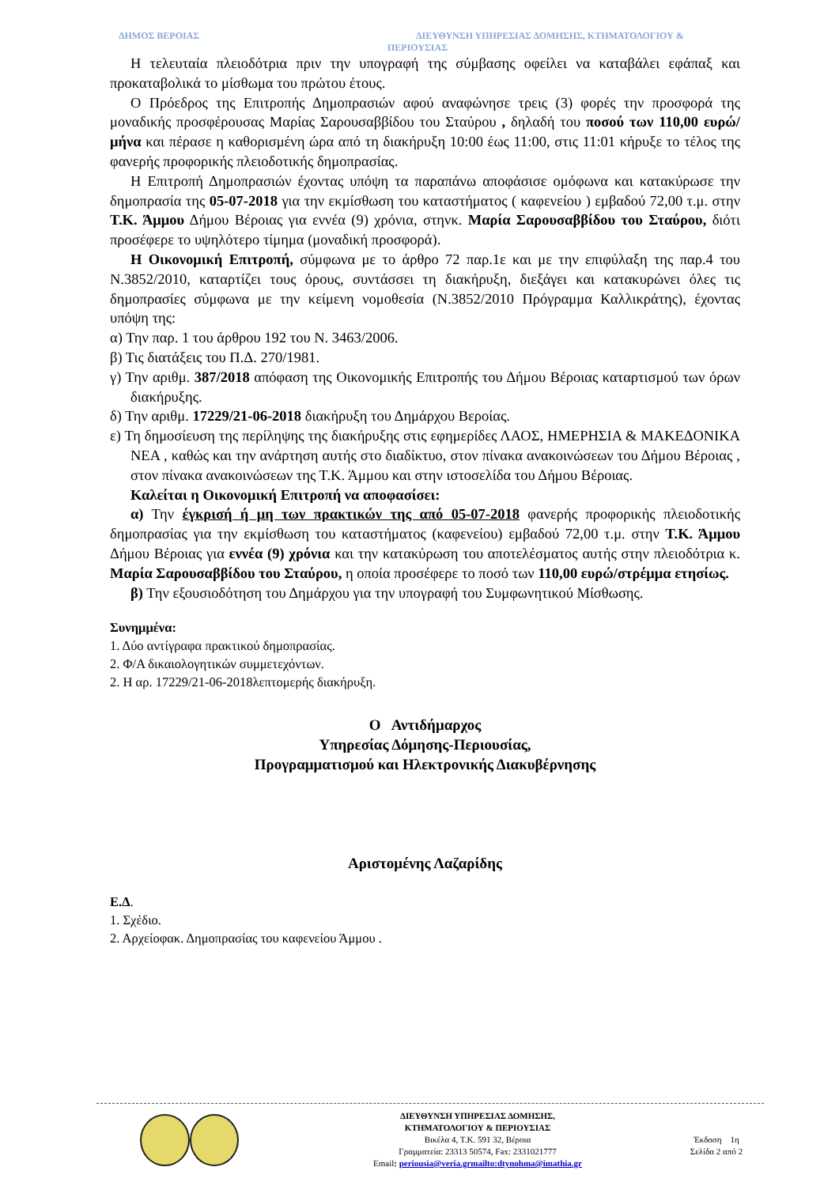ΔΗΜΟΣ ΒΕΡΟΙΑΣ
ΔΙΕΥΘΥΝΣΗ ΥΠΗΡΕΣΙΑΣ ΔΟΜΗΣΗΣ, ΚΤΗΜΑΤΟΛΟΓΙΟΥ &
ΠΕΡΙΟΥΣΙΑΣ
Η τελευταία πλειοδότρια πριν την υπογραφή της σύμβασης οφείλει να καταβάλει εφάπαξ και προκαταβολικά το μίσθωμα του πρώτου έτους.
Ο Πρόεδρος της Επιτροπής Δημοπρασιών αφού αναφώνησε τρεις (3) φορές την προσφορά της μοναδικής προσφέρουσας Μαρίας Σαρουσαββίδου του Σταύρου , δηλαδή του ποσού των 110,00 ευρώ/μήνα και πέρασε η καθορισμένη ώρα από τη διακήρυξη 10:00 έως 11:00, στις 11:01 κήρυξε το τέλος της φανερής προφορικής πλειοδοτικής δημοπρασίας.
Η Επιτροπή Δημοπρασιών έχοντας υπόψη τα παραπάνω αποφάσισε ομόφωνα και κατακύρωσε την δημοπρασία της 05-07-2018 για την εκμίσθωση του καταστήματος ( καφενείου ) εμβαδού 72,00 τ.μ. στην Τ.Κ. Άμμου Δήμου Βέροιας για εννέα (9) χρόνια, στηνκ. Μαρία Σαρουσαββίδου του Σταύρου, διότι προσέφερε το υψηλότερο τίμημα (μοναδική προσφορά).
Η Οικονομική Επιτροπή, σύμφωνα με το άρθρο 72 παρ.1ε και με την επιφύλαξη της παρ.4 του Ν.3852/2010, καταρτίζει τους όρους, συντάσσει τη διακήρυξη, διεξάγει και κατακυρώνει όλες τις δημοπρασίες σύμφωνα με την κείμενη νομοθεσία (Ν.3852/2010 Πρόγραμμα Καλλικράτης), έχοντας υπόψη της:
α) Την παρ. 1 του άρθρου 192 του Ν. 3463/2006.
β) Τις διατάξεις του Π.Δ. 270/1981.
γ) Την αριθμ. 387/2018 απόφαση της Οικονομικής Επιτροπής του Δήμου Βέροιας καταρτισμού των όρων διακήρυξης.
δ) Την αριθμ. 17229/21-06-2018 διακήρυξη του Δημάρχου Βεροίας.
ε) Τη δημοσίευση της περίληψης της διακήρυξης στις εφημερίδες ΛΑΟΣ, ΗΜΕΡΗΣΙΑ & ΜΑΚΕΔΟΝΙΚΑ ΝΕΑ , καθώς και την ανάρτηση αυτής στο διαδίκτυο, στον πίνακα ανακοινώσεων του Δήμου Βέροιας , στον πίνακα ανακοινώσεων της Τ.Κ. Άμμου και στην ιστοσελίδα του Δήμου Βέροιας.
Καλείται η Οικονομική Επιτροπή να αποφασίσει:
α) Την έγκρισή ή μη των πρακτικών της από 05-07-2018 φανερής προφορικής πλειοδοτικής δημοπρασίας για την εκμίσθωση του καταστήματος (καφενείου) εμβαδού 72,00 τ.μ. στην Τ.Κ. Άμμου Δήμου Βέροιας για εννέα (9) χρόνια και την κατακύρωση του αποτελέσματος αυτής στην πλειοδότρια κ. Μαρία Σαρουσαββίδου του Σταύρου, η οποία προσέφερε το ποσό των 110,00 ευρώ/στρέμμα ετησίως.
β) Την εξουσιοδότηση του Δημάρχου για την υπογραφή του Συμφωνητικού Μίσθωσης.
Συνημμένα:
1. Δύο αντίγραφα πρακτικού δημοπρασίας.
2. Φ/Α δικαιολογητικών συμμετεχόντων.
2. Η αρ. 17229/21-06-2018λεπτομερής διακήρυξη.
Ο Αντιδήμαρχος
Υπηρεσίας Δόμησης-Περιουσίας,
Προγραμματισμού και Ηλεκτρονικής Διακυβέρνησης
Αριστομένης Λαζαρίδης
Ε.Δ.
1. Σχέδιο.
2. Αρχείοφακ. Δημοπρασίας του καφενείου Άμμου .
ΔΙΕΥΘΥΝΣΗ ΥΠΗΡΕΣΙΑΣ ΔΟΜΗΣΗΣ,
ΚΤΗΜΑΤΟΛΟΓΙΟΥ & ΠΕΡΙΟΥΣΙΑΣ
Βικέλα 4, Τ.Κ. 591 32, Βέροια
Γραμματεία: 23313 50574, Fax: 2331021777
Email: periousia@veria.grmailto:dtynohma@imathia.gr
Έκδοση 1η
Σελίδα 2 από 2